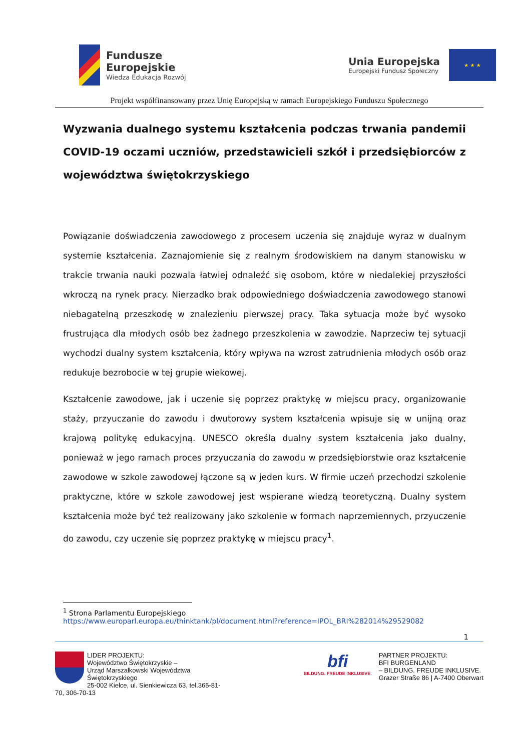Fundusze
Europejskie
Wiedza Edukacja Rozwój
Unia Europejska
Europejski Fundusz Społeczny
★ ★ ★
Projekt współfinansowany przez Unię Europejską w ramach Europejskiego Funduszu Społecznego
Wyzwania dualnego systemu kształcenia podczas trwania pandemii COVID-19 oczami uczniów, przedstawicieli szkół i przedsiębiorców z województwa świętokrzyskiego
Powiązanie doświadczenia zawodowego z procesem uczenia się znajduje wyraz w dualnym systemie kształcenia. Zaznajomienie się z realnym środowiskiem na danym stanowisku w trakcie trwania nauki pozwala łatwiej odnaleźć się osobom, które w niedalekiej przyszłości wkroczą na rynek pracy. Nierzadko brak odpowiedniego doświadczenia zawodowego stanowi niebagatelną przeszkodę w znalezieniu pierwszej pracy. Taka sytuacja może być wysoko frustrująca dla młodych osób bez żadnego przeszkolenia w zawodzie. Naprzeciw tej sytuacji wychodzi dualny system kształcenia, który wpływa na wzrost zatrudnienia młodych osób oraz redukuje bezrobocie w tej grupie wiekowej.
Kształcenie zawodowe, jak i uczenie się poprzez praktykę w miejscu pracy, organizowanie staży, przyuczanie do zawodu i dwutorowy system kształcenia wpisuje się w unijną oraz krajową politykę edukacyjną. UNESCO określa dualny system kształcenia jako dualny, ponieważ w jego ramach proces przyuczania do zawodu w przedsiębiorstwie oraz kształcenie zawodowe w szkole zawodowej łączone są w jeden kurs. W firmie uczeń przechodzi szkolenie praktyczne, które w szkole zawodowej jest wspierane wiedzą teoretyczną. Dualny system kształcenia może być też realizowany jako szkolenie w formach naprzemiennych, przyuczenie do zawodu, czy uczenie się poprzez praktykę w miejscu pracy<sup>1</sup>.
<sup>1</sup> Strona Parlamentu Europejskiego
https://www.europarl.europa.eu/thinktank/pl/document.html?reference=IPOL_BRI%282014%29529082
1
LIDER PROJEKTU:
Województwo Świętokrzyskie –
Urząd Marszałkowski Województwa Świętokrzyskiego
25-002 Kielce, ul. Sienkiewicza 63, tel.365-81-70, 306-70-13
bfi
BILDUNG. FREUDE INKLUSIVE.
PARTNER PROJEKTU:
BFI BURGENLAND
– BILDUNG. FREUDE INKLUSIVE.
Grazer Straße 86 | A-7400 Oberwart